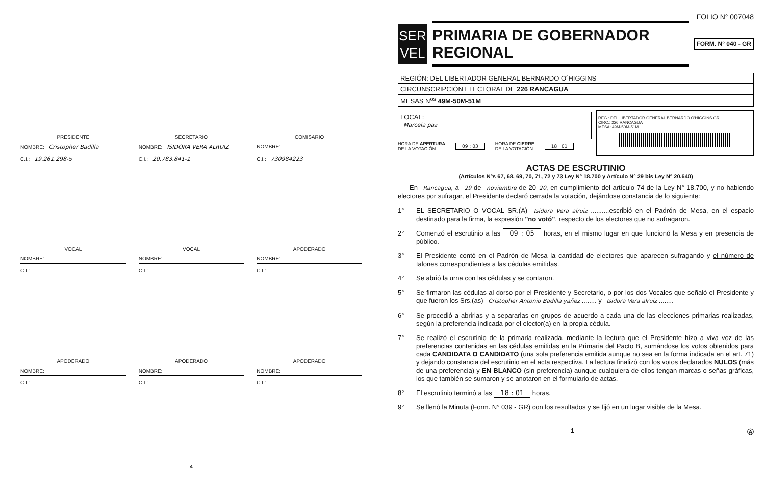PRESIDENTE
NOMBRE: Cristopher Badilla
C.I.: 19.261.298-5
SECRETARIO
NOMBRE: ISIDORA VERA ALRUIZ
C.I.: 20.783.841-1
COMISARIO
NOMBRE:
C.I.: 730984223
VOCAL
NOMBRE:
C.I.:
VOCAL
NOMBRE:
C.I.:
APODERADO
NOMBRE:
C.I.:
APODERADO
NOMBRE:
C.I.:
APODERADO
NOMBRE:
C.I.:
APODERADO
NOMBRE:
C.I.:
4
FOLIO N° 007048
SER
VEL
PRIMARIA DE GOBERNADOR REGIONAL
FORM. N° 040 - GR
REGIÓN: DEL LIBERTADOR GENERAL BERNARDO O´HIGGINS
CIRCUNSCRIPCIÓN ELECTORAL DE 226 RANCAGUA
MESAS N<sup>os</sup> 49M-50M-51M
LOCAL:
Marcela paz
HORA DE APERTURA
DE LA VOTACIÓN 09 : 03 HORA DE CIERRE
DE LA VOTACIÓN 18 : 01
REG.: DEL LIBERTADOR GENERAL BERNARDO O'HIGGINS GR
CIRC.: 226 RANCAGUA
MESA: 49M-50M-51M
ACTAS DE ESCRUTINIO
(Artículos N°s 67, 68, 69, 70, 71, 72 y 73 Ley N° 18.700 y Artículo N° 29 bis Ley N° 20.640)
En Rancagua, a 29 de noviembre de 20 20, en cumplimiento del artículo 74 de la Ley N° 18.700, y no habiendo electores por sufragar, el Presidente declaró cerrada la votación, dejándose constancia de lo siguiente:
1° EL SECRETARIO O VOCAL SR.(A) Isidora Vera alruiz ..........escribió en el Padrón de Mesa, en el espacio destinado para la firma, la expresión "no votó", respecto de los electores que no sufragaron.
2° Comenzó el escrutinio a las 09 : 05 horas, en el mismo lugar en que funcionó la Mesa y en presencia de público.
3° El Presidente contó en el Padrón de Mesa la cantidad de electores que aparecen sufragando y el número de talones correspondientes a las cédulas emitidas.
4° Se abrió la urna con las cédulas y se contaron.
5° Se firmaron las cédulas al dorso por el Presidente y Secretario, o por los dos Vocales que señaló el Presidente y que fueron los Srs.(as) Cristopher Antonio Badilla yañez ........ y Isidora Vera alruiz ........
6° Se procedió a abrirlas y a separarlas en grupos de acuerdo a cada una de las elecciones primarias realizadas, según la preferencia indicada por el elector(a) en la propia cédula.
7° Se realizó el escrutinio de la primaria realizada, mediante la lectura que el Presidente hizo a viva voz de las preferencias contenidas en las cédulas emitidas en la Primaria del Pacto B, sumándose los votos obtenidos para cada CANDIDATA O CANDIDATO (una sola preferencia emitida aunque no sea en la forma indicada en el art. 71) y dejando constancia del escrutinio en el acta respectiva. La lectura finalizó con los votos declarados NULOS (más de una preferencia) y EN BLANCO (sin preferencia) aunque cualquiera de ellos tengan marcas o señas gráficas, los que también se sumaron y se anotaron en el formulario de actas.
8° El escrutinio terminó a las 18 : 01 horas.
9° Se llenó la Minuta (Form. N° 039 - GR) con los resultados y se fijó en un lugar visible de la Mesa.
1 Ⓐ